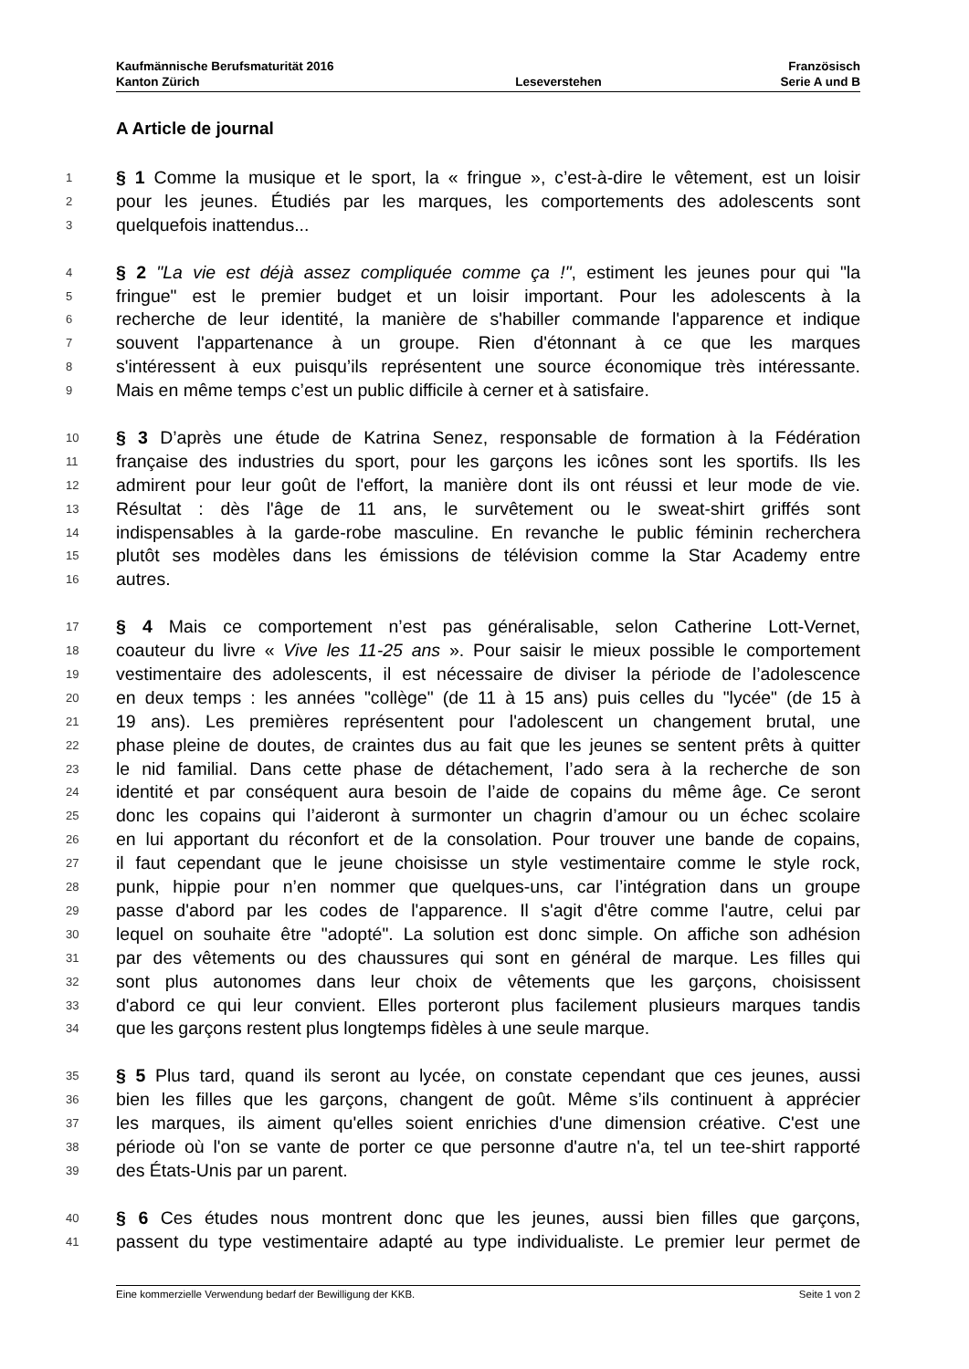Kaufmännische Berufsmaturität 2016 Französisch
Kanton Zürich Leseverstehen Serie A und B
A Article de journal
1 § 1 Comme la musique et le sport, la « fringue », c’est-à-dire le vêtement, est un loisir
2 pour les jeunes. Étudiés par les marques, les comportements des adolescents sont
3 quelquefois inattendus...
4 § 2 "La vie est déjà assez compliquée comme ça !", estiment les jeunes pour qui "la
5 fringue" est le premier budget et un loisir important. Pour les adolescents à la
6 recherche de leur identité, la manière de s'habiller commande l'apparence et indique
7 souvent l'appartenance à un groupe. Rien d'étonnant à ce que les marques
8 s'intéressent à eux puisqu’ils représentent une source économique très intéressante.
9 Mais en même temps c’est un public difficile à cerner et à satisfaire.
10 § 3 D’après une étude de Katrina Senez, responsable de formation à la Fédération
11 française des industries du sport, pour les garçons les icônes sont les sportifs. Ils les
12 admirent pour leur goût de l'effort, la manière dont ils ont réussi et leur mode de vie.
13 Résultat : dès l'âge de 11 ans, le survêtement ou le sweat-shirt griffés sont
14 indispensables à la garde-robe masculine. En revanche le public féminin recherchera
15 plutôt ses modèles dans les émissions de télévision comme la Star Academy entre
16 autres.
17 § 4 Mais ce comportement n’est pas généralisable, selon Catherine Lott-Vernet,
18 coauteur du livre « Vive les 11-25 ans ». Pour saisir le mieux possible le comportement
19 vestimentaire des adolescents, il est nécessaire de diviser la période de l’adolescence
20 en deux temps : les années "collège" (de 11 à 15 ans) puis celles du "lycée" (de 15 à
21 19 ans). Les premières représentent pour l'adolescent un changement brutal, une
22 phase pleine de doutes, de craintes dus au fait que les jeunes se sentent prêts à quitter
23 le nid familial. Dans cette phase de détachement, l’ado sera à la recherche de son
24 identité et par conséquent aura besoin de l’aide de copains du même âge. Ce seront
25 donc les copains qui l’aideront à surmonter un chagrin d’amour ou un échec scolaire
26 en lui apportant du réconfort et de la consolation. Pour trouver une bande de copains,
27 il faut cependant que le jeune choisisse un style vestimentaire comme le style rock,
28 punk, hippie pour n’en nommer que quelques-uns, car l’intégration dans un groupe
29 passe d'abord par les codes de l'apparence. Il s'agit d'être comme l'autre, celui par
30 lequel on souhaite être "adopté". La solution est donc simple. On affiche son adhésion
31 par des vêtements ou des chaussures qui sont en général de marque. Les filles qui
32 sont plus autonomes dans leur choix de vêtements que les garçons, choisissent
33 d'abord ce qui leur convient. Elles porteront plus facilement plusieurs marques tandis
34 que les garçons restent plus longtemps fidèles à une seule marque.
35 § 5 Plus tard, quand ils seront au lycée, on constate cependant que ces jeunes, aussi
36 bien les filles que les garçons, changent de goût. Même s’ils continuent à apprécier
37 les marques, ils aiment qu'elles soient enrichies d'une dimension créative. C'est une
38 période où l'on se vante de porter ce que personne d'autre n'a, tel un tee-shirt rapporté
39 des États-Unis par un parent.
40 § 6 Ces études nous montrent donc que les jeunes, aussi bien filles que garçons,
41 passent du type vestimentaire adapté au type individualiste. Le premier leur permet de
Eine kommerzielle Verwendung bedarf der Bewilligung der KKB. Seite 1 von 2